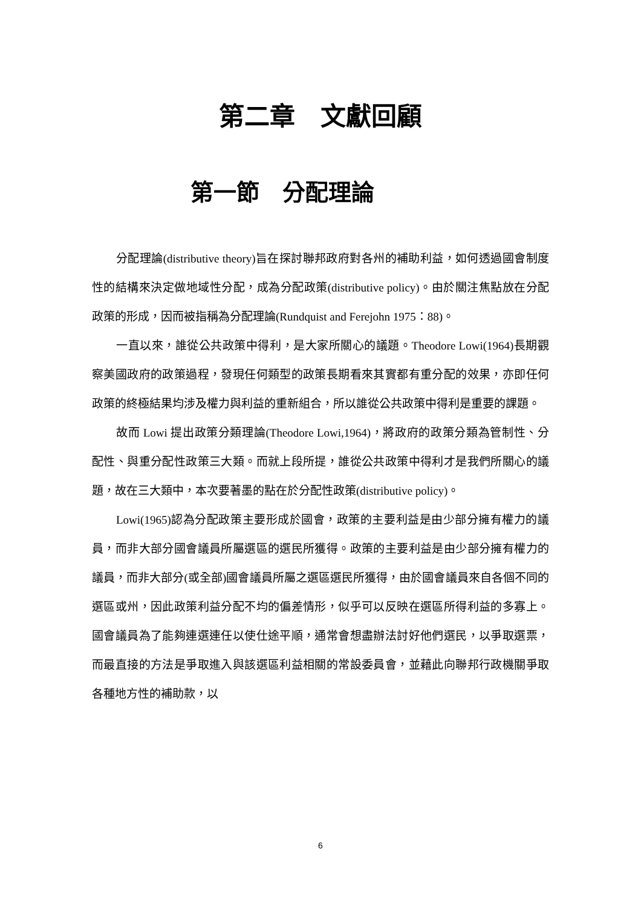第二章　文獻回顧
第一節　分配理論
分配理論(distributive theory)旨在探討聯邦政府對各州的補助利益，如何透過國會制度性的結構來決定做地域性分配，成為分配政策(distributive policy)。由於關注焦點放在分配政策的形成，因而被指稱為分配理論(Rundquist and Ferejohn 1975：88)。
一直以來，誰從公共政策中得利，是大家所關心的議題。Theodore Lowi(1964)長期觀察美國政府的政策過程，發現任何類型的政策長期看來其實都有重分配的效果，亦即任何政策的終極結果均涉及權力與利益的重新組合，所以誰從公共政策中得利是重要的課題。
故而 Lowi 提出政策分類理論(Theodore Lowi,1964)，將政府的政策分類為管制性、分配性、與重分配性政策三大類。而就上段所提，誰從公共政策中得利才是我們所關心的議題，故在三大類中，本次要著墨的點在於分配性政策(distributive policy)。
Lowi(1965)認為分配政策主要形成於國會，政策的主要利益是由少部分擁有權力的議員，而非大部分國會議員所屬選區的選民所獲得。政策的主要利益是由少部分擁有權力的議員，而非大部分(或全部)國會議員所屬之選區選民所獲得，由於國會議員來自各個不同的選區或州，因此政策利益分配不均的偏差情形，似乎可以反映在選區所得利益的多寡上。國會議員為了能夠連選連任以使仕途平順，通常會想盡辦法討好他們選民，以爭取選票，而最直接的方法是爭取進入與該選區利益相關的常設委員會，並藉此向聯邦行政機關爭取各種地方性的補助款，以
6